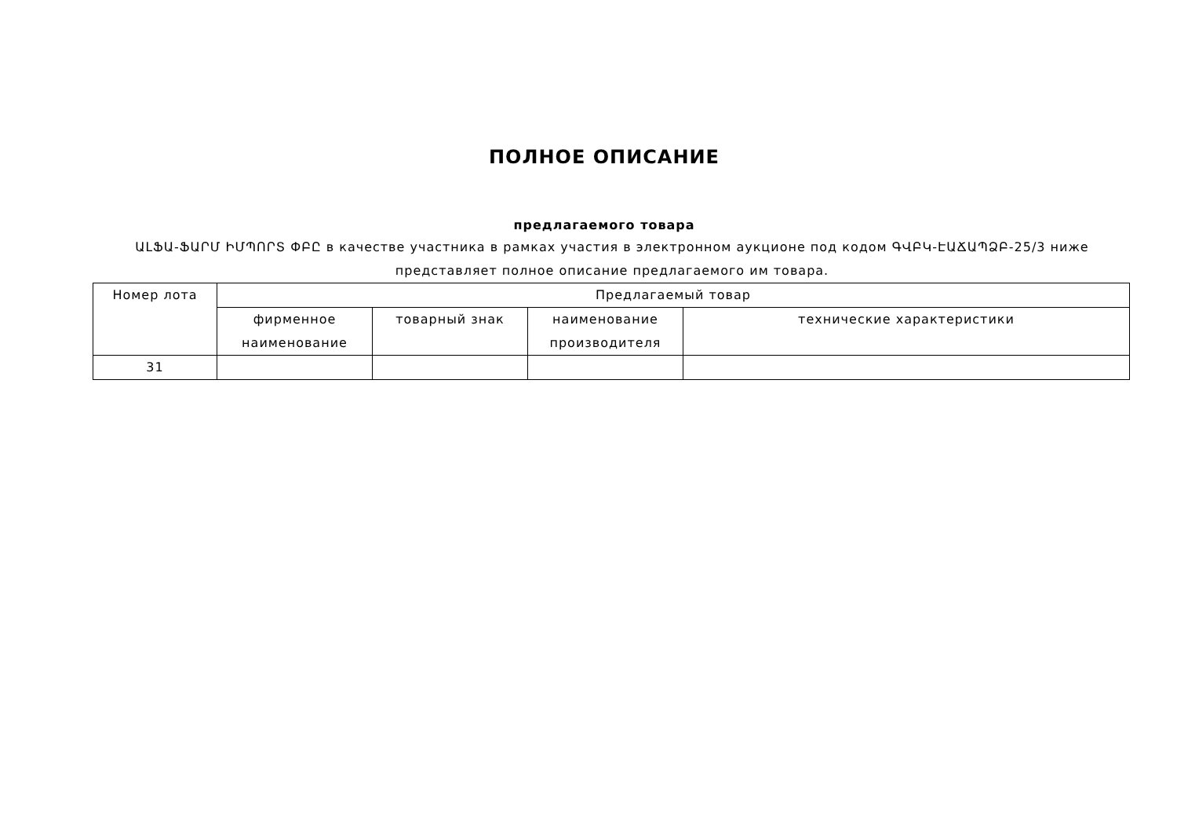ПОЛНОЕ ОПИСАНИЕ
предлагаемого товара
ԱԼՖԱ-ՖԱՐՄ ԻՄՊՈՐՏ ՓԲԸ в качестве участника в рамках участия в электронном аукционе под кодом ԳՎԲԿ-ԷԱՃԱՊՁԲ-25/3 ниже представляет полное описание предлагаемого им товара.
| Номер лота | Предлагаемый товар | | | |
| --- | --- | --- | --- | --- |
| | фирменное наименование | товарный знак | наименование производителя | технические характеристики |
| 31 | | | | |